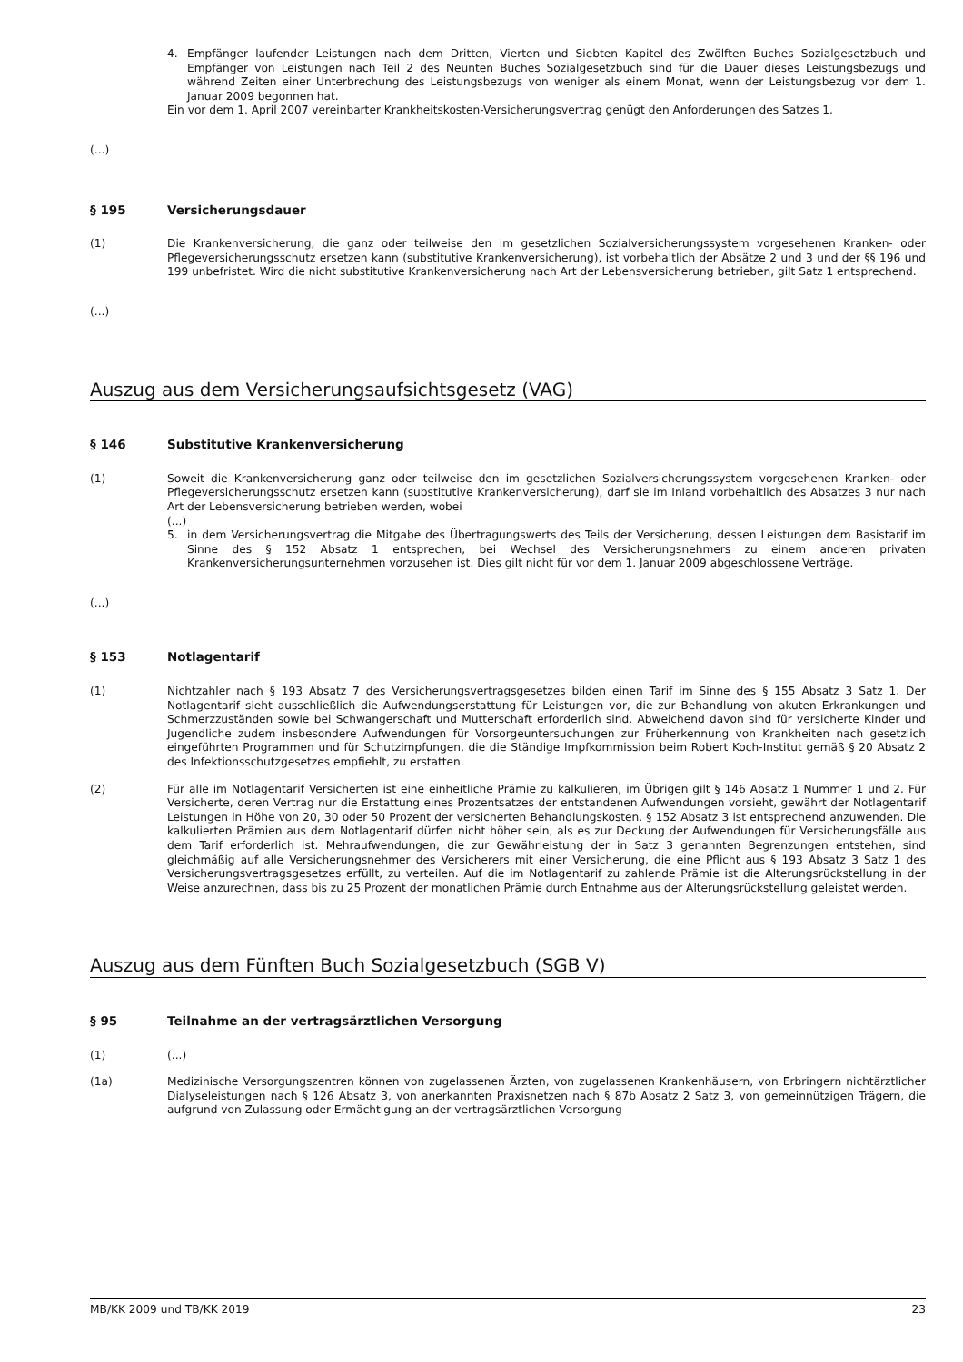4. Empfänger laufender Leistungen nach dem Dritten, Vierten und Siebten Kapitel des Zwölften Buches Sozialgesetzbuch und Empfänger von Leistungen nach Teil 2 des Neunten Buches Sozialgesetzbuch sind für die Dauer dieses Leistungsbezugs und während Zeiten einer Unterbrechung des Leistungsbezugs von weniger als einem Monat, wenn der Leistungsbezug vor dem 1. Januar 2009 begonnen hat.
Ein vor dem 1. April 2007 vereinbarter Krankheitskosten-Versicherungsvertrag genügt den Anforderungen des Satzes 1.
(...)
§ 195 Versicherungsdauer
(1) Die Krankenversicherung, die ganz oder teilweise den im gesetzlichen Sozialversicherungssystem vorgesehenen Kranken- oder Pflegeversicherungsschutz ersetzen kann (substitutive Krankenversicherung), ist vorbehaltlich der Absätze 2 und 3 und der §§ 196 und 199 unbefristet. Wird die nicht substitutive Krankenversicherung nach Art der Lebensversicherung betrieben, gilt Satz 1 entsprechend.
(...)
Auszug aus dem Versicherungsaufsichtsgesetz (VAG)
§ 146 Substitutive Krankenversicherung
(1) Soweit die Krankenversicherung ganz oder teilweise den im gesetzlichen Sozialversicherungssystem vorgesehenen Kranken- oder Pflegeversicherungsschutz ersetzen kann (substitutive Krankenversicherung), darf sie im Inland vorbehaltlich des Absatzes 3 nur nach Art der Lebensversicherung betrieben werden, wobei
(...)
5. in dem Versicherungsvertrag die Mitgabe des Übertragungswerts des Teils der Versicherung, dessen Leistungen dem Basistarif im Sinne des § 152 Absatz 1 entsprechen, bei Wechsel des Versicherungsnehmers zu einem anderen privaten Krankenversicherungsunternehmen vorzusehen ist. Dies gilt nicht für vor dem 1. Januar 2009 abgeschlossene Verträge.
(...)
§ 153 Notlagentarif
(1) Nichtzahler nach § 193 Absatz 7 des Versicherungsvertragsgesetzes bilden einen Tarif im Sinne des § 155 Absatz 3 Satz 1. Der Notlagentarif sieht ausschließlich die Aufwendungserstattung für Leistungen vor, die zur Behandlung von akuten Erkrankungen und Schmerzzuständen sowie bei Schwangerschaft und Mutterschaft erforderlich sind. Abweichend davon sind für versicherte Kinder und Jugendliche zudem insbesondere Aufwendungen für Vorsorgeuntersuchungen zur Früherkennung von Krankheiten nach gesetzlich eingeführten Programmen und für Schutzimpfungen, die die Ständige Impfkommission beim Robert Koch-Institut gemäß § 20 Absatz 2 des Infektionsschutzgesetzes empfiehlt, zu erstatten.
(2) Für alle im Notlagentarif Versicherten ist eine einheitliche Prämie zu kalkulieren, im Übrigen gilt § 146 Absatz 1 Nummer 1 und 2. Für Versicherte, deren Vertrag nur die Erstattung eines Prozentsatzes der entstandenen Aufwendungen vorsieht, gewährt der Notlagentarif Leistungen in Höhe von 20, 30 oder 50 Prozent der versicherten Behandlungskosten. § 152 Absatz 3 ist entsprechend anzuwenden. Die kalkulierten Prämien aus dem Notlagentarif dürfen nicht höher sein, als es zur Deckung der Aufwendungen für Versicherungsfälle aus dem Tarif erforderlich ist. Mehraufwendungen, die zur Gewährleistung der in Satz 3 genannten Begrenzungen entstehen, sind gleichmäßig auf alle Versicherungsnehmer des Versicherers mit einer Versicherung, die eine Pflicht aus § 193 Absatz 3 Satz 1 des Versicherungsvertragsgesetzes erfüllt, zu verteilen. Auf die im Notlagentarif zu zahlende Prämie ist die Alterungsrückstellung in der Weise anzurechnen, dass bis zu 25 Prozent der monatlichen Prämie durch Entnahme aus der Alterungsrückstellung geleistet werden.
Auszug aus dem Fünften Buch Sozialgesetzbuch (SGB V)
§ 95 Teilnahme an der vertragsärztlichen Versorgung
(1) (...)
(1a) Medizinische Versorgungszentren können von zugelassenen Ärzten, von zugelassenen Krankenhäusern, von Erbringern nichtärztlicher Dialyseleistungen nach § 126 Absatz 3, von anerkannten Praxisnetzen nach § 87b Absatz 2 Satz 3, von gemeinnützigen Trägern, die aufgrund von Zulassung oder Ermächtigung an der vertragsärztlichen Versorgung
MB/KK 2009 und TB/KK 2019 23